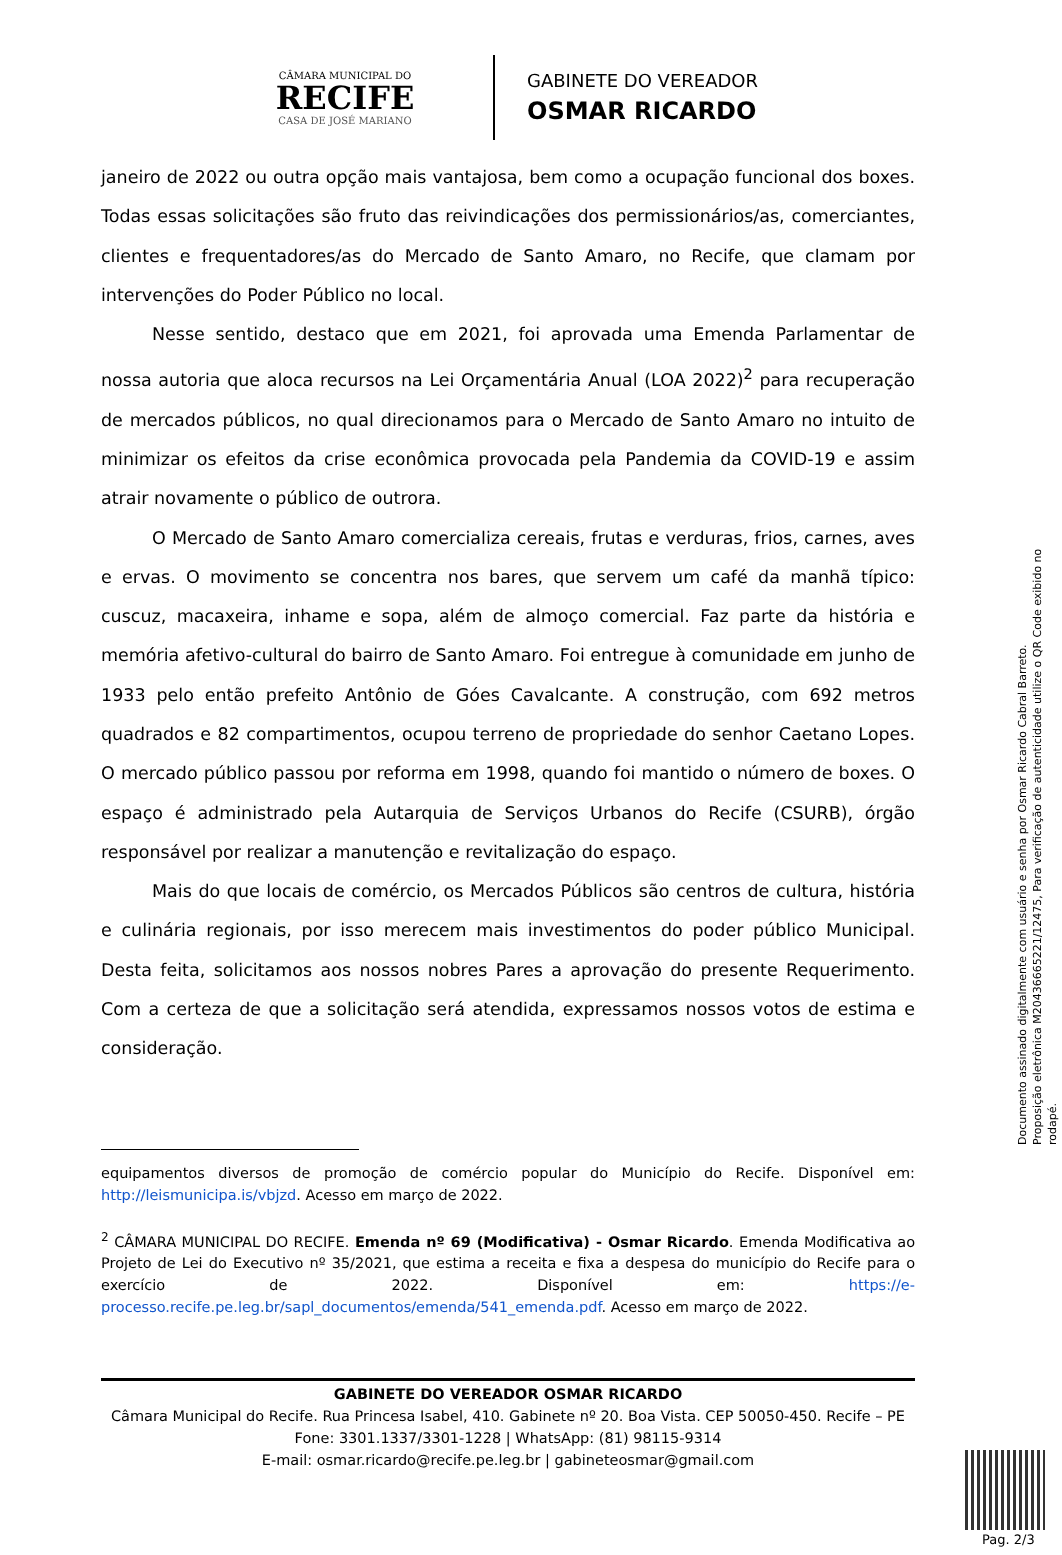CÂMARA MUNICIPAL DO
RECIFE
CASA DE JOSÉ MARIANO
GABINETE DO VEREADOR
OSMAR RICARDO
janeiro de 2022 ou outra opção mais vantajosa, bem como a ocupação funcional dos boxes. Todas essas solicitações são fruto das reivindicações dos permissionários/as, comerciantes, clientes e frequentadores/as do Mercado de Santo Amaro, no Recife, que clamam por intervenções do Poder Público no local.
Nesse sentido, destaco que em 2021, foi aprovada uma Emenda Parlamentar de nossa autoria que aloca recursos na Lei Orçamentária Anual (LOA 2022)<sup>2</sup> para recuperação de mercados públicos, no qual direcionamos para o Mercado de Santo Amaro no intuito de minimizar os efeitos da crise econômica provocada pela Pandemia da COVID-19 e assim atrair novamente o público de outrora.
O Mercado de Santo Amaro comercializa cereais, frutas e verduras, frios, carnes, aves e ervas. O movimento se concentra nos bares, que servem um café da manhã típico: cuscuz, macaxeira, inhame e sopa, além de almoço comercial. Faz parte da história e memória afetivo-cultural do bairro de Santo Amaro. Foi entregue à comunidade em junho de 1933 pelo então prefeito Antônio de Góes Cavalcante. A construção, com 692 metros quadrados e 82 compartimentos, ocupou terreno de propriedade do senhor Caetano Lopes. O mercado público passou por reforma em 1998, quando foi mantido o número de boxes. O espaço é administrado pela Autarquia de Serviços Urbanos do Recife (CSURB), órgão responsável por realizar a manutenção e revitalização do espaço.
Mais do que locais de comércio, os Mercados Públicos são centros de cultura, história e culinária regionais, por isso merecem mais investimentos do poder público Municipal. Desta feita, solicitamos aos nossos nobres Pares a aprovação do presente Requerimento. Com a certeza de que a solicitação será atendida, expressamos nossos votos de estima e consideração.
equipamentos diversos de promoção de comércio popular do Município do Recife. Disponível em: http://leismunicipa.is/vbjzd. Acesso em março de 2022.
<sup>2</sup> CÂMARA MUNICIPAL DO RECIFE. Emenda nº 69 (Modificativa) - Osmar Ricardo. Emenda Modificativa ao Projeto de Lei do Executivo nº 35/2021, que estima a receita e fixa a despesa do município do Recife para o exercício de 2022. Disponível em: https://e-processo.recife.pe.leg.br/sapl_documentos/emenda/541_emenda.pdf. Acesso em março de 2022.
GABINETE DO VEREADOR OSMAR RICARDO
Câmara Municipal do Recife. Rua Princesa Isabel, 410. Gabinete nº 20. Boa Vista. CEP 50050-450. Recife – PE
Fone: 3301.1337/3301-1228 | WhatsApp: (81) 98115-9314
E-mail: osmar.ricardo@recife.pe.leg.br | gabineteosmar@gmail.com
Documento assinado digitalmente com usuário e senha por Osmar Ricardo Cabral Barreto.
Proposição eletrônica M20436665221/12475, Para verificação de autenticidade utilize o QR Code exibido no rodapé.
Pag. 2/3